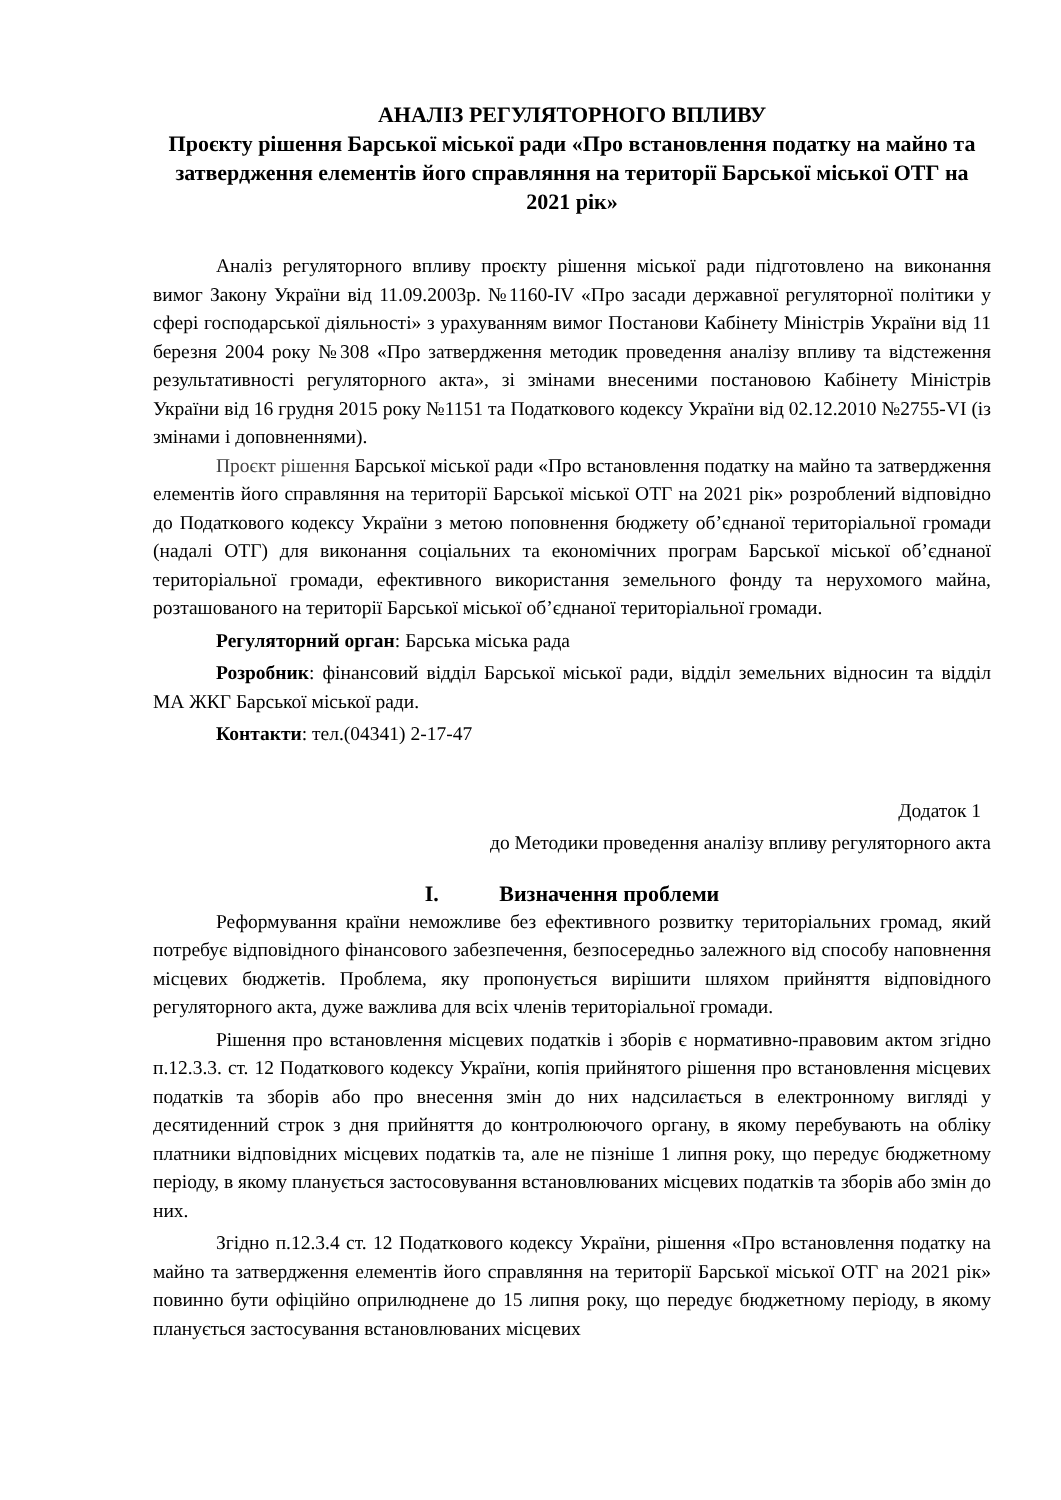АНАЛІЗ РЕГУЛЯТОРНОГО ВПЛИВУ
Проєкту рішення Барської міської ради «Про встановлення податку на майно та затвердження елементів його справляння на території Барської міської ОТГ на 2021 рік»
Аналіз регуляторного впливу проєкту рішення міської ради підготовлено на виконання вимог Закону України від 11.09.2003р. №1160-IV «Про засади державної регуляторної політики у сфері господарської діяльності» з урахуванням вимог Постанови Кабінету Міністрів України від 11 березня 2004 року №308 «Про затвердження методик проведення аналізу впливу та відстеження результативності регуляторного акта», зі змінами внесеними постановою Кабінету Міністрів України від 16 грудня 2015 року №1151 та Податкового кодексу України від 02.12.2010 №2755-VI (із змінами і доповненнями).
Проєкт рішення Барської міської ради «Про встановлення податку на майно та затвердження елементів його справляння на території Барської міської ОТГ на 2021 рік» розроблений відповідно до Податкового кодексу України з метою поповнення бюджету об’єднаної територіальної громади (надалі ОТГ) для виконання соціальних та економічних програм Барської міської об’єднаної територіальної громади, ефективного використання земельного фонду та нерухомого майна, розташованого на території Барської міської об’єднаної територіальної громади.
Регуляторний орган: Барська міська рада
Розробник: фінансовий відділ Барської міської ради, відділ земельних відносин та відділ МА ЖКГ Барської міської ради.
Контакти: тел.(04341) 2-17-47
Додаток 1
до Методики проведення аналізу впливу регуляторного акта
I. Визначення проблеми
Реформування країни неможливе без ефективного розвитку територіальних громад, який потребує відповідного фінансового забезпечення, безпосередньо залежного від способу наповнення місцевих бюджетів. Проблема, яку пропонується вирішити шляхом прийняття відповідного регуляторного акта, дуже важлива для всіх членів територіальної громади.
Рішення про встановлення місцевих податків і зборів є нормативно-правовим актом згідно п.12.3.3. ст. 12 Податкового кодексу України, копія прийнятого рішення про встановлення місцевих податків та зборів або про внесення змін до них надсилається в електронному вигляді у десятиденний строк з дня прийняття до контролюючого органу, в якому перебувають на обліку платники відповідних місцевих податків та, але не пізніше 1 липня року, що передує бюджетному періоду, в якому планується застосовування встановлюваних місцевих податків та зборів або змін до них.
Згідно п.12.3.4 ст. 12 Податкового кодексу України, рішення «Про встановлення податку на майно та затвердження елементів його справляння на території Барської міської ОТГ на 2021 рік» повинно бути офіційно оприлюднене до 15 липня року, що передує бюджетному періоду, в якому планується застосування встановлюваних місцевих